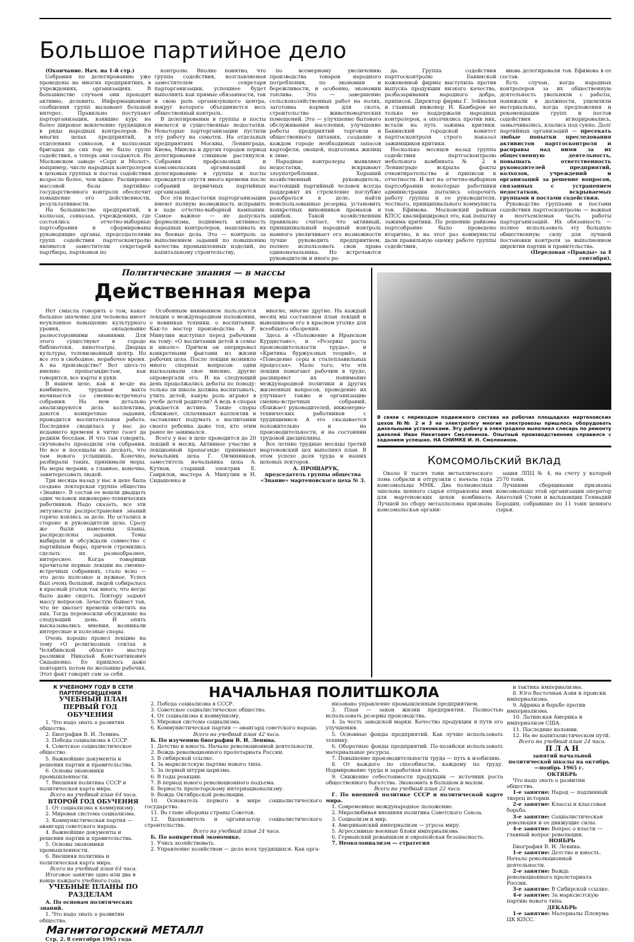Большое партийное дело
(Окончание. Нач. на 1-й стр.)
Собрания по делегированию уже проведены на многих предприятиях, в учреждениях, организациях. В большинстве случаев они проходят активно, деловито. Информационные сообщения групп вызывают большой интерес. Правильно поступают парторганизации, взявшие курс на более широкое вовлечение трудящихся в ряды народных контролеров. Во многих цехах предприятий, в отделениях совхозов, в колхозных бригадах до сих пор не было групп содействия, а теперь они создаются. На Московском заводе «Серп и Молот», например, число народных контролеров в цеховых группах и постах содействия возросло более, чем вдвое. Расширение массовой базы партийно-государственного контроля обеспечит повышение его действенности, результативности.
На большинстве предприятий, в колхозах, совхозах, учреждениях, где состоялись отчетно-выборные партсобрания и сформированы руководящие органы, председателями групп содействия партгосконтролю являются заместители секретарей партбюро, парткомов по
контролю. Вполне понятно, что группа содействия, возглавляемая заместителем секретаря парторганизации, успешнее будет выполнять как прямые обязанности, так и свою роль организующего центра, вокруг которого объединяется весь общественный контроль.
В делегировании в группы и посты имеются и существенные недостатки. Некоторые парторганизации пустили эту работу на самотек. На отдельных предприятиях Москвы, Ленинграда, Киева, Минска и других городов период делегирования слишком растянулся. Собрания профсоюзных и комсомольских организаций по делегированию в группы и посты проводятся спустя много времени после собраний первичных партийных организаций.
Все эти недостатки парторганизации имеют полную возможность исправить в ходе отчетно-выборной кампании. Самое важное — не допускать формализма, поднимать активность народных контролеров, нацеливать их на боевые дела. Это — контроль за выполнением заданий по повышению качества промышленных изделий, по капитальному строительству,
по всемерному увеличению производства товаров народного потребления, по экономии и бережливости, и особенно, экономии топлива. Это — завершение сельскохозяйственных работ на полях, заготовка кормов для скота, строительство животноводческих помещений. Это — улучшение бытового обслуживания населения, улучшение работы предприятий торговли и общественного питания, создание в каждом городе необходимых запасов картофеля, овощей, подготовка жилищ к зиме.
Народные контролеры выявляют недостатки, вскрывают злоупотребления. Хороший хозяйственный руководитель, настоящий партийный человек всегда поддержит их стремление поглубже разобраться в деле, найти неиспользованные резервы, установить конкретных виновников промахов и ошибок. Такой хозяйственник правильно считает, что активный, принципиальный народный контроль намного увеличивает его возможности лучше руководить предприятием, полнее использовать свои права единоначальника. Но встречаются руководители и иного ро-
да. Группа содействия партгосконтролю Бакинской кожевенной фирмы выступила против выпуска продукции низкого качества, разбазаривания народного добра, приписок. Директор фирмы Г. Зейналов и главный инженер И. Камбаров не только не поддержали народных контролеров, а ополчились против них, встали на путь зажима критики. Бакинский городской комитет партгосконтроля строго наказал зажимщиков критики.
Несколько месяцев назад группа содействия партгосконтролю мебельного комбината № 2 в Ленинграде вскрыла факты очковтирательства и приписок к отчетности. И вот на отчетно-выборном партсобрании некоторые работники администрации пытались опорочить работу группы и ее руководителя, честного, принципиального коммуниста тов. Ефимова. Московский райком КПСС квалифицировал это, как попытку зажима критики. По решению райкома партсобрание было проведено вторично, и на этот раз коммунисты дали правильную оценку работе группы содействия,
вновь делегировали тов. Ефимова в ее состав.
Есть случаи, когда народных контролеров за их общественную деятельность увольняли с работы, понижали в должности, ущемляли материально, когда предложения и рекомендации групп и постов содействия игнорировались, замалчивались, клались под сукно. Долг партийных организаций — пресекать любые попытки преследования активистов партгосконтроля и расправы над ними за их общественную деятельность, повышать ответственность руководителей предприятий, колхозов, учреждений и организаций за решение вопросов, связанных с устранением недостатков, вскрываемых группами и постами содействия.
Руководство группами и постами содействия партгосконтролю — важная и неотъемлемая часть работы парторганизаций. Их обязанность — полнее использовать эту большую общественную силу для лучшей постановки контроля за выполнением директив партии и правительства.
(Передовая «Правды» за 4 сентября).
Политические знания — в массы
Действенная мера
Нет смысла говорить о том, какое большое значение для человека имеет неуклонное повышение культурного уровня, овладевание разносторонними знаниями. Для этого существуют в городе библиотеки, кинотеатры, Дворцы культуры, телевизионный центр. Но все это в свободное, нерабочее время. А на производстве? Вот здесь-то именно пропагандистам, как говорится, все карты в руки.
В нашем цехе, как и везде на комбинате, трудовая вахта начинается со сменно-встречного собрания. На нем детально анализируются дела коллектива, даются конкретные задания, проводится воспитательная работа. Последняя сводилась у нас до недавнего времени к читке газет да редким беседам. И что там говорить, скучновато проходили эти собрания. Не все и посещали их: дескать, что там нового услышишь. Конечно, разбирали таких, принимали меры. Но меры мерами, а главное, конечно, заинтересовать людей.
Три месяца назад у нас в цехе была создана лекторская группа общества «Знание». В состав ее вошли двадцать один человек инженерно-технических работников. Надо сказать, все эти энтузиасты распространения знаний горячо взялись за дело. Не остались в стороне и руководители цеха. Сразу же были намечены планы, распределены задания. Темы выбирали и обсуждали совместно с партийным бюро, причем стремились сделать их разнообразнее, интереснее. Когда товарищи прочитали первые лекции на сменно-встречных собраниях, стало ясно — это дело полезное и нужное. Успех был очень большой, людей собиралось в красный уголок так много, что негде было даже сидеть. Лектору задают массу вопросов. Зачастую бывает так, что не хватает времени ответить на них. Тогда переносили обсуждение на следующий день. И опять высказывались мнения, возникали интересные и полезные споры.
Очень хорошо провел лекцию на тему «О религиозных сектах в Челябинской области» мастер разливки Николай Константинович Сидашенко. Ее пришлось даже повторить потом по желанию рабочих. Этот факт говорит сам за себя.
Особенным вниманием пользуются лекции о международном положении, о новинках техники, о воспитании. Как-то мастер производства А. Р. Минулин выступил перед рабочими на тему: «О воспитании детей в семье и школе». Причем он оперировал конкретными фактами из жизни рабочих цеха. После лекции возникло много спорных вопросов: одни высказывали свое мнение, другие опровергали его. И на следующий день продолжались дебаты по поводу: только ли школа должна воспитывать, учить детей, какую роль играют в учебе детей родители? А ведь в спорах рождается истина. Такие споры сближают, сплачивают коллектив и заставляют подумать о воспитании своего ребенка даже тех, кто этим ранее не занимался.
Всего у нас в цехе проводится до 20 лекций в месяц. Активное участие в лекционной пропаганде принимают начальник цеха Г. Овчинников, заместитель начальника цеха А. Кутнов, старший электрик Е. Гаврилов, мастера А. Минулин и Н. Сидашенко и
многие, многие другие. На каждый месяц мы составляем план лекций и вывешиваем его в красном уголке для всеобщего обозрения.
Здесь и «Положение в Иранском Курдистане», и «Резервы роста производительности труда», и «Критика буржуазных теорий», и «Поведение серы в сталеплавильных процессах». Мало того, что эти лекции помогают рабочим в труде, расширяют их понимание международной политики и других жизненных вопросов, проведение их улучшает также и организацию сменно-встречных собраний, сближает руководителей, инженерно-технических работников с трудящимися. А это сказывается положительно и на производительности, и на состоянии трудовой дисциплины.
Все летние трудные месяцы третий мартеновский цех выполнял план. В этом успехе доля труда и наших цеховых лекторов.
А. ПРОЩАРУК,
председатель группы общества «Знание» мартеновского цеха № 3.
В связи с переводом подвижного состава на рабочих площадках мартеновских цехов №№ 2 и 3 на электротягу многие электровозы пришлось оборудовать дизельными установками. Эту работу в электродепо выполнял слесарь по ремонту дизелей Иван Никитович Смолянинов. Опытный производственник справился с заданием успешно. НА СНИМКЕ И. Н. Смолянинов.
Комсомольский вклад
Около 8 тысяч тонн металлического лома собрали и отгрузили с начала года комсомольцы ММК. Два полновесных эшелона ценного сырья отправлены ими для мартеновских цехов комбината. Лучшей по сбору металлолома признана комсомольская органи-
зация ЛПЦ № 4, на счету у которой 2570 тонн.
Лучшими сборщиками признаны комсомольцы этой организации оператор Анатолий Стоян и вальцовщик Геннадий Бородин, собравшие по 11 тонн ценного сырья.
К УЧЕБНОМУ ГОДУ В СЕТИ ПАРТПРОСВЕЩЕНИЯ
УЧЕБНЫЙ ПЛАН ПЕРВЫЙ ГОД ОБУЧЕНИЯ
1. Что надо знать о развитии общества.
2. Биография В. И. Ленина.
3. Победа социализма в СССР.
4. Советское социалистическое общество.
5. Важнейшие документы и решения партии и правительства.
6. Основы экономики промышленности.
7. Внешняя политика СССР и политическая карта мира.
Всего на учебный план 64 часа.
ВТОРОЙ ГОД ОБУЧЕНИЯ
1. От социализма к коммунизму.
2. Мировая система социализма.
3. Коммунистическая партия — авангард советского народа.
4. Важнейшие документы и решения партии и правительства.
5. Основы экономики промышленности.
6. Внешняя политика и политическая карта мира.
Всего на учебный план 64 часа.
Итоговое занятие одно или два в конце каждого учебного года.
УЧЕБНЫЕ ПЛАНЫ ПО РАЗДЕЛАМ
А. По основам политических знаний.
1. Что надо знать о развитии общества.
НАЧАЛЬНАЯ ПОЛИТШКОЛА
2. Победа социализма в СССР.
3. Советское социалистическое общество.
4. От социализма к коммунизму.
5. Мировая система социализма.
6. Коммунистическая партия — авангард советского народа.
Всего на учебный план 42 часа.
Б. По изучению биографии В. И. Ленина.
1. Детство и юность. Начало революционной деятельности.
2. Вождь революционного пролетариата России.
3. В сибирской ссылке.
4. За марксистскую партию нового типа.
5. За первый штурм царизма.
6. В годы реакции.
7. В период нового революционного подъема.
8. Верность пролетарскому интернационализму.
9. Вождь Октябрьской революции.
10. Основатель первого в мире социалистического государства.
11. Во главе обороны страны Советов.
12. Вдохновитель и организатор социалистического строительства.
Всего на учебный план 24 часа.
Б. По конкретной экономике.
1. Учись хозяйствовать.
2. Управление хозяйством — дело всех трудящихся. Как орга-
низовано управление промышленным предприятием.
3. План — закон жизни предприятия. Полностью использовать резервы производства.
4. За честь заводской марки. Качество продукции и пути его улучшения.
5. Основные фонды предприятий. Как лучше использовать технику.
6. Оборотные фонды предприятий. По-хозяйски использовать материальные ресурсы.
7. Повышение производительности труда — путь к изобилию.
8. От каждого по способности, каждому по труду. Нормирование труда и заработная плата.
9. Снижение себестоимости продукции — источник роста общественного богатства. Экономить в большом и малом.
Всего на учебный план 22 часа.
Г. По внешней политике СССР и политической карте мира.
1. Современное международное положение.
2. Миролюбивая внешняя политика Советского Союза.
3. Социализм и мир.
4. Американский империализм — угроза миру.
5. Агрессивные военные блоки империализма.
6. Германский реваншизм и европейская безопасность.
7. Неоколониализм — стратегия
и тактика империализма.
8. Юго-Восточная Азия и происки империализма.
9. Африка в борьбе против империализма.
10. Латинская Америка и империализм США.
11. Последние колонии.
12. На не капиталистическом путй.
Всего на учебный план 24 часа.
П Л А Н
занятий начальной политической школы на октябрь—ноябрь 1965 г.
ОКТЯБРЬ
Что надо знать о развитии общества.
1-е занятие: Народ — подлинный творец истории.
2-е занятие: Классы и классовая борьба.
3-е занятие: Социалистическая революция и ее движущие силы.
4-е занятие: Вопрос о власти — главный вопрос революции.
НОЯБРЬ
Биография В. И. Ленина.
1-е занятие: Детство и юность. Начало революционной деятельности.
2-е занятие: Вождь революционного пролетариата России.
3-е занятие: В Сибирской ссылке.
4-е занятие: За марксистскую партию нового типа.
ДЕКАБРЬ
1-е занятие: Материалы Пленума ЦК КПСС.
Магнитогорский МЕТАЛЛ
Стр. 2. 8 сентября 1965 года